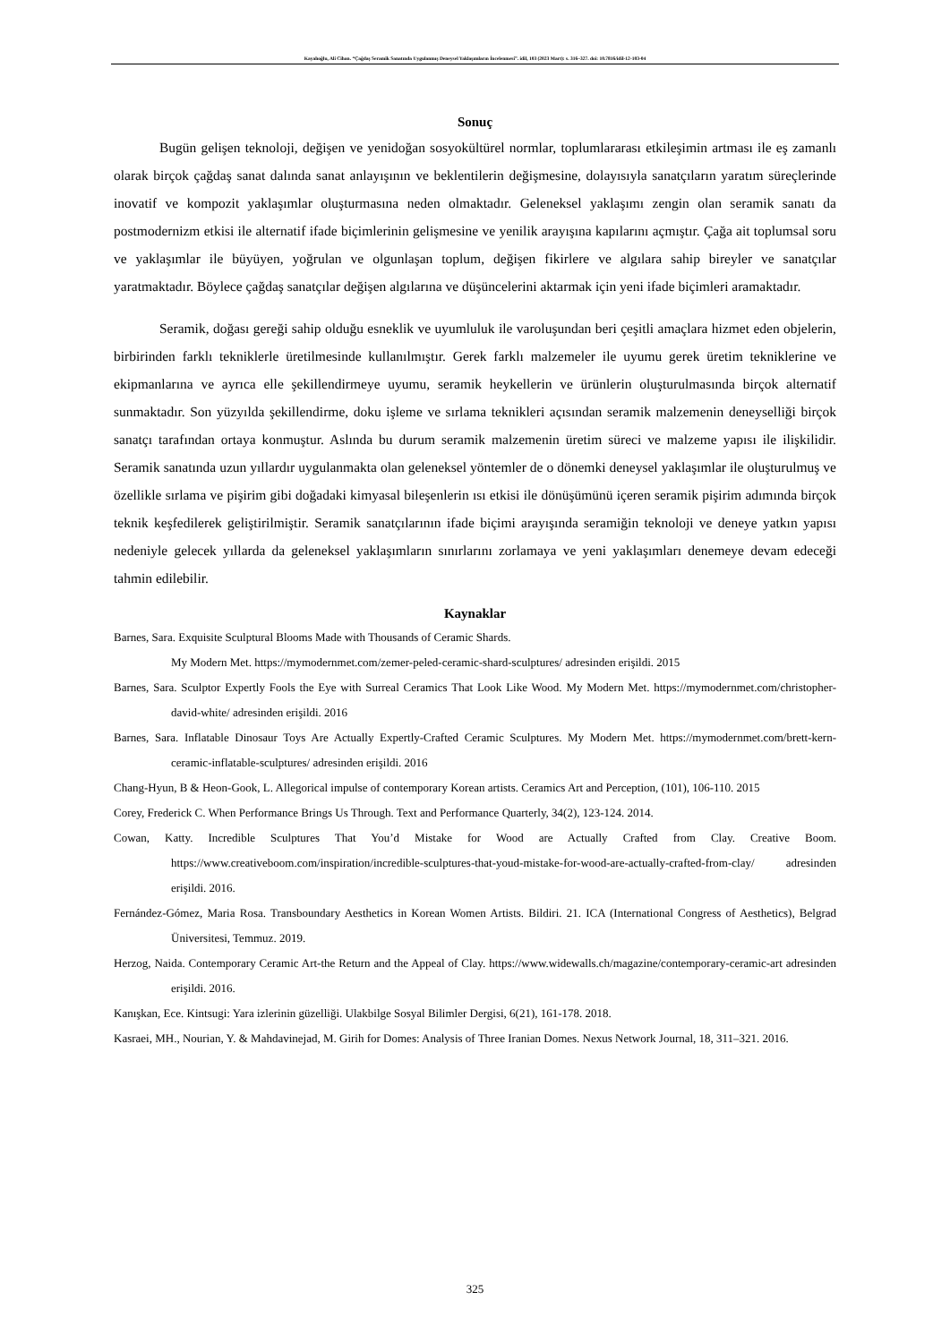Kayalıoğlu, Ali Cihan. “Çağdaş Seramik Sanatında Uygulanmış Deneysel Yaklaşımların İncelenmesi”. idil, 103 (2023 Mart): s. 316–327. doi: 10.7816/idil-12-103-04
Sonuç
Bugün gelişen teknoloji, değişen ve yenidoğan sosyokültürel normlar, toplumlararası etkileşimin artması ile eş zamanlı olarak birçok çağdaş sanat dalında sanat anlayışının ve beklentilerin değişmesine, dolayısıyla sanatçıların yaratım süreçlerinde inovatif ve kompozit yaklaşımlar oluşturmasına neden olmaktadır. Geleneksel yaklaşımı zengin olan seramik sanatı da postmodernizm etkisi ile alternatif ifade biçimlerinin gelişmesine ve yenilik arayışına kapılarını açmıştır. Çağa ait toplumsal soru ve yaklaşımlar ile büyüyen, yoğrulan ve olgunlaşan toplum, değişen fikirlere ve algılara sahip bireyler ve sanatçılar yaratmaktadır. Böylece çağdaş sanatçılar değişen algılarına ve düşüncelerini aktarmak için yeni ifade biçimleri aramaktadır.
Seramik, doğası gereği sahip olduğu esneklik ve uyumluluk ile varoluşundan beri çeşitli amaçlara hizmet eden objelerin, birbirinden farklı tekniklerle üretilmesinde kullanılmıştır. Gerek farklı malzemeler ile uyumu gerek üretim tekniklerine ve ekipmanlarına ve ayrıca elle şekillendirmeye uyumu, seramik heykellerin ve ürünlerin oluşturulmasında birçok alternatif sunmaktadır. Son yüzyılda şekillendirme, doku işleme ve sırlama teknikleri açısından seramik malzemenin deneyselliği birçok sanatçı tarafından ortaya konmuştur. Aslında bu durum seramik malzemenin üretim süreci ve malzeme yapısı ile ilişkilidir. Seramik sanatında uzun yıllardır uygulanmakta olan geleneksel yöntemler de o dönemki deneysel yaklaşımlar ile oluşturulmuş ve özellikle sırlama ve pişirim gibi doğadaki kimyasal bileşenlerin ısı etkisi ile dönüşümünü içeren seramik pişirim adımında birçok teknik keşfedilerek geliştirilmiştir. Seramik sanatçılarının ifade biçimi arayışında seramiğin teknoloji ve deneye yatkın yapısı nedeniyle gelecek yıllarda da geleneksel yaklaşımların sınırlarını zorlamaya ve yeni yaklaşımları denemeye devam edeceği tahmin edilebilir.
Kaynaklar
Barnes, Sara. Exquisite Sculptural Blooms Made with Thousands of Ceramic Shards.
My Modern Met. https://mymodernmet.com/zemer-peled-ceramic-shard-sculptures/ adresinden erişildi. 2015
Barnes, Sara. Sculptor Expertly Fools the Eye with Surreal Ceramics That Look Like Wood. My Modern Met. https://mymodernmet.com/christopher-david-white/ adresinden erişildi. 2016
Barnes, Sara. Inflatable Dinosaur Toys Are Actually Expertly-Crafted Ceramic Sculptures. My Modern Met. https://mymodernmet.com/brett-kern-ceramic-inflatable-sculptures/ adresinden erişildi. 2016
Chang-Hyun, B & Heon-Gook, L. Allegorical impulse of contemporary Korean artists. Ceramics Art and Perception, (101), 106-110. 2015
Corey, Frederick C. When Performance Brings Us Through. Text and Performance Quarterly, 34(2), 123-124. 2014.
Cowan, Katty. Incredible Sculptures That You’d Mistake for Wood are Actually Crafted from Clay. Creative Boom. https://www.creativeboom.com/inspiration/incredible-sculptures-that-youd-mistake-for-wood-are-actually-crafted-from-clay/ adresinden erişildi. 2016.
Fernández-Gómez, Maria Rosa. Transboundary Aesthetics in Korean Women Artists. Bildiri. 21. ICA (International Congress of Aesthetics), Belgrad Üniversitesi, Temmuz. 2019.
Herzog, Naida. Contemporary Ceramic Art-the Return and the Appeal of Clay. https://www.widewalls.ch/magazine/contemporary-ceramic-art adresinden erişildi. 2016.
Kanışkan, Ece. Kintsugi: Yara izlerinin güzelliği. Ulakbilge Sosyal Bilimler Dergisi, 6(21), 161-178. 2018.
Kasraei, MH., Nourian, Y. & Mahdavinejad, M. Girih for Domes: Analysis of Three Iranian Domes. Nexus Network Journal, 18, 311–321. 2016.
325